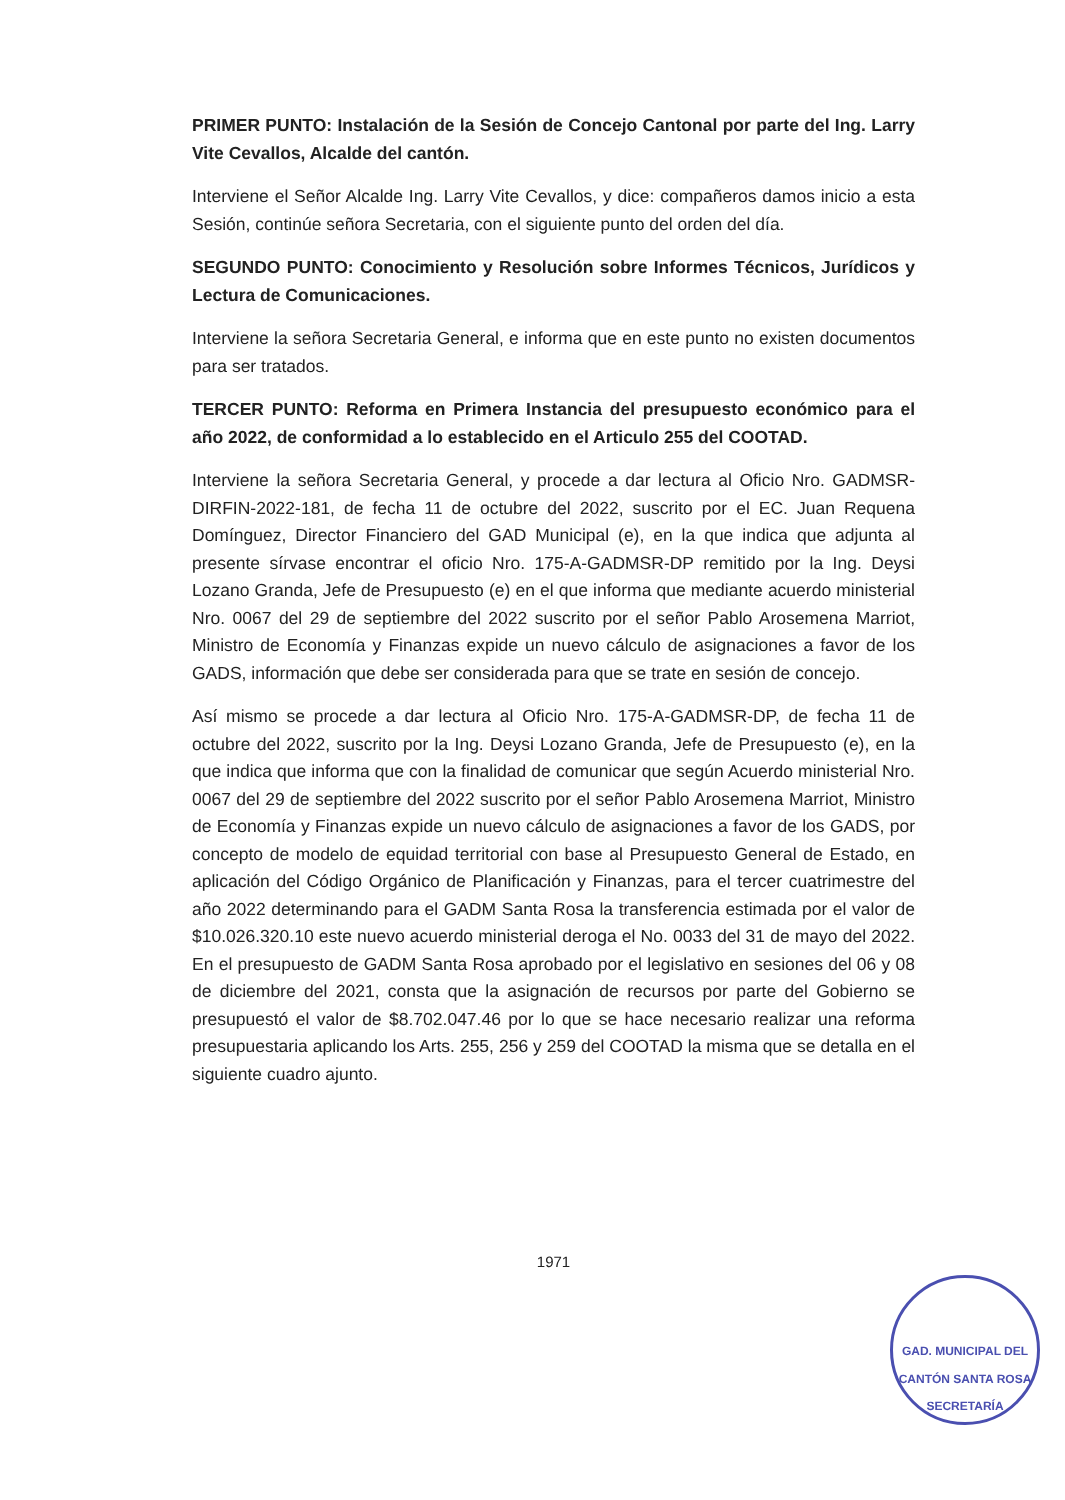PRIMER PUNTO: Instalación de la Sesión de Concejo Cantonal por parte del Ing. Larry Vite Cevallos, Alcalde del cantón.
Interviene el Señor Alcalde Ing. Larry Vite Cevallos, y dice: compañeros damos inicio a esta Sesión, continúe señora Secretaria, con el siguiente punto del orden del día.
SEGUNDO PUNTO: Conocimiento y Resolución sobre Informes Técnicos, Jurídicos y Lectura de Comunicaciones.
Interviene la señora Secretaria General, e informa que en este punto no existen documentos para ser tratados.
TERCER PUNTO: Reforma en Primera Instancia del presupuesto económico para el año 2022, de conformidad a lo establecido en el Articulo 255 del COOTAD.
Interviene la señora Secretaria General, y procede a dar lectura al Oficio Nro. GADMSR-DIRFIN-2022-181, de fecha 11 de octubre del 2022, suscrito por el EC. Juan Requena Domínguez, Director Financiero del GAD Municipal (e), en la que indica que adjunta al presente sírvase encontrar el oficio Nro. 175-A-GADMSR-DP remitido por la Ing. Deysi Lozano Granda, Jefe de Presupuesto (e) en el que informa que mediante acuerdo ministerial Nro. 0067 del 29 de septiembre del 2022 suscrito por el señor Pablo Arosemena Marriot, Ministro de Economía y Finanzas expide un nuevo cálculo de asignaciones a favor de los GADS, información que debe ser considerada para que se trate en sesión de concejo.
Así mismo se procede a dar lectura al Oficio Nro. 175-A-GADMSR-DP, de fecha 11 de octubre del 2022, suscrito por la Ing. Deysi Lozano Granda, Jefe de Presupuesto (e), en la que indica que informa que con la finalidad de comunicar que según Acuerdo ministerial Nro. 0067 del 29 de septiembre del 2022 suscrito por el señor Pablo Arosemena Marriot, Ministro de Economía y Finanzas expide un nuevo cálculo de asignaciones a favor de los GADS, por concepto de modelo de equidad territorial con base al Presupuesto General de Estado, en aplicación del Código Orgánico de Planificación y Finanzas, para el tercer cuatrimestre del año 2022 determinando para el GADM Santa Rosa la transferencia estimada por el valor de $10.026.320.10 este nuevo acuerdo ministerial deroga el No. 0033 del 31 de mayo del 2022. En el presupuesto de GADM Santa Rosa aprobado por el legislativo en sesiones del 06 y 08 de diciembre del 2021, consta que la asignación de recursos por parte del Gobierno se presupuestó el valor de $8.702.047.46 por lo que se hace necesario realizar una reforma presupuestaria aplicando los Arts. 255, 256 y 259 del COOTAD la misma que se detalla en el siguiente cuadro ajunto.
1971
GAD. MUNICIPAL DEL CANTÓN SANTA ROSA
SECRETARÍA